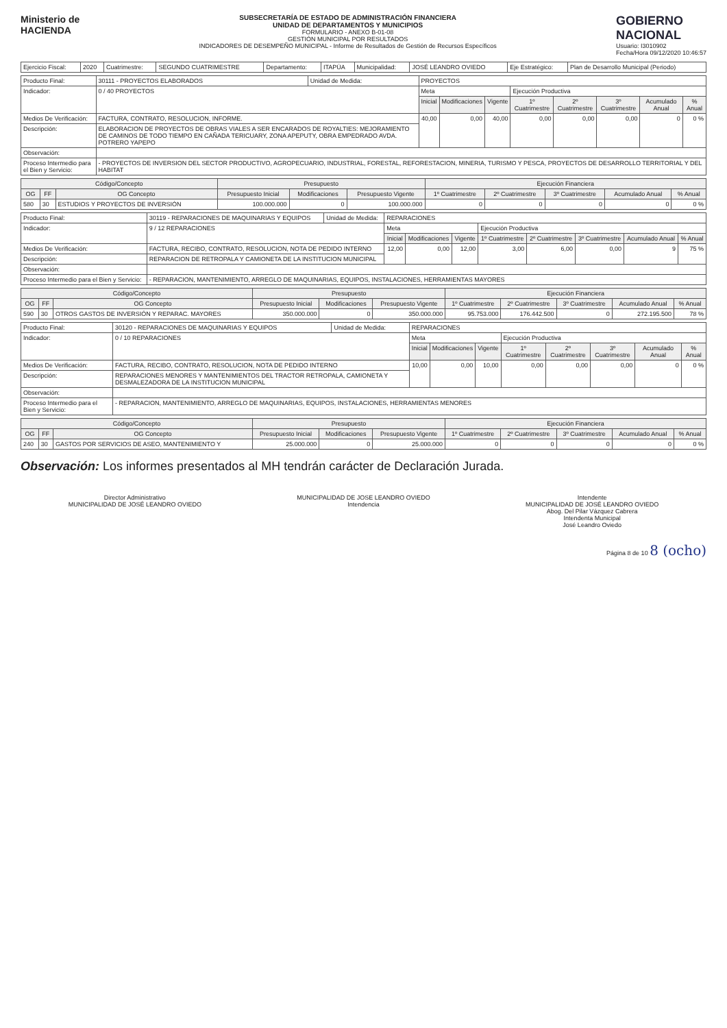Ministerio de
HACIENDA
SUBSECRETARÍA DE ESTADO DE ADMINISTRACIÓN FINANCIERA
UNIDAD DE DEPARTAMENTOS Y MUNICIPIOS
FORMULARIO - ANEXO B-01-08
GESTIÓN MUNICIPAL POR RESULTADOS
INDICADORES DE DESEMPEÑO MUNICIPAL - Informe de Resultados de Gestión de Recursos Específicos
GOBIERNO
NACIONAL
Usuario: I3010902
Fecha/Hora 09/12/2020 10:46:57
| Ejercicio Fiscal: | 2020 | Cuatrimestre: | SEGUNDO CUATRIMESTRE | Departamento: | ITAPÚA | Municipalidad: | JOSÉ LEANDRO OVIEDO | Eje Estratégico: | Plan de Desarrollo Municipal (Periodo) |
| Producto Final: | 30111 - PROYECTOS ELABORADOS | Unidad de Medida: | PROYECTOS | | | | | | | |
| Indicador: | 0 / 40 PROYECTOS | | Meta | | | Ejecución Productiva | | | | |
| | | | Inicial | Modificaciones | Vigente | 1º Cuatrimestre | 2º Cuatrimestre | 3º Cuatrimestre | Acumulado Anual | % Anual |
| Medios De Verificación: | FACTURA, CONTRATO, RESOLUCION, INFORME. | | 40,00 | 0,00 | 40,00 | 0,00 | 0,00 | 0,00 | 0 | 0 % |
| Descripción: | ELABORACION DE PROYECTOS DE OBRAS VIALES A SER ENCARADOS DE ROYALTIES: MEJORAMIENTO DE CAMINOS DE TODO TIEMPO EN CAÑADA TERICUARY, ZONA APEPUTY, OBRA EMPEDRADO AVDA. POTRERO YAPEPO | | | | | | | | | |
| Observación: | | | | | | | | | | |
| Proceso Intermedio para el Bien y Servicio: | - PROYECTOS DE INVERSION DEL SECTOR PRODUCTIVO, AGROPECUARIO, INDUSTRIAL, FORESTAL, REFORESTACION, MINERIA, TURISMO Y PESCA, PROYECTOS DE DESARROLLO TERRITORIAL Y DEL HABITAT | | | | | | | | | |
| Código/Concepto | | | Presupuesto | | | Ejecución Financiera | | | | |
| --- | --- | --- | --- | --- | --- | --- | --- | --- | --- | --- |
| OG | FF | OG Concepto | Presupuesto Inicial | Modificaciones | Presupuesto Vigente | 1º Cuatrimestre | 2º Cuatrimestre | 3º Cuatrimestre | Acumulado Anual | % Anual |
| 580 | 30 | ESTUDIOS Y PROYECTOS DE INVERSIÓN | 100.000.000 | 0 | 100.000.000 | 0 | 0 | 0 | 0 | 0 % |
| Producto Final: | 30119 - REPARACIONES DE MAQUINARIAS Y EQUIPOS | Unidad de Medida: | REPARACIONES | | | | | | | |
| Indicador: | 9 / 12 REPARACIONES | | Meta | | | Ejecución Productiva | | | | |
| | | | Inicial | Modificaciones | Vigente | 1º Cuatrimestre | 2º Cuatrimestre | 3º Cuatrimestre | Acumulado Anual | % Anual |
| Medios De Verificación: | FACTURA, RECIBO, CONTRATO, RESOLUCION, NOTA DE PEDIDO INTERNO | | 12,00 | 0,00 | 12,00 | 3,00 | 6,00 | 0,00 | 9 | 75 % |
| Descripción: | REPARACION DE RETROPALA Y CAMIONETA DE LA INSTITUCION MUNICIPAL | | | | | | | | | |
| Observación: | | | | | | | | | | |
| Proceso Intermedio para el Bien y Servicio: | - REPARACION, MANTENIMIENTO, ARREGLO DE MAQUINARIAS, EQUIPOS, INSTALACIONES, HERRAMIENTAS MAYORES | | | | | | | | | |
| Código/Concepto | | | Presupuesto | | | Ejecución Financiera | | | | |
| --- | --- | --- | --- | --- | --- | --- | --- | --- | --- | --- |
| OG | FF | OG Concepto | Presupuesto Inicial | Modificaciones | Presupuesto Vigente | 1º Cuatrimestre | 2º Cuatrimestre | 3º Cuatrimestre | Acumulado Anual | % Anual |
| 590 | 30 | OTROS GASTOS DE INVERSIÓN Y REPARAC. MAYORES | 350.000.000 | 0 | 350.000.000 | 95.753.000 | 176.442.500 | 0 | 272.195.500 | 78 % |
| Producto Final: | 30120 - REPARACIONES DE MAQUINARIAS Y EQUIPOS | Unidad de Medida: | REPARACIONES | | | | | | | |
| Indicador: | 0 / 10 REPARACIONES | | Meta | | | Ejecución Productiva | | | | |
| | | | Inicial | Modificaciones | Vigente | 1º Cuatrimestre | 2º Cuatrimestre | 3º Cuatrimestre | Acumulado Anual | % Anual |
| Medios De Verificación: | FACTURA, RECIBO, CONTRATO, RESOLUCION, NOTA DE PEDIDO INTERNO | | 10,00 | 0,00 | 10,00 | 0,00 | 0,00 | 0,00 | 0 | 0 % |
| Descripción: | REPARACIONES MENORES Y MANTENIMIENTOS DEL TRACTOR RETROPALA, CAMIONETA Y DESMALEZADORA DE LA INSTITUCION MUNICIPAL | | | | | | | | | |
| Observación: | | | | | | | | | | |
| Proceso Intermedio para el Bien y Servicio: | - REPARACION, MANTENIMIENTO, ARREGLO DE MAQUINARIAS, EQUIPOS, INSTALACIONES, HERRAMIENTAS MENORES | | | | | | | | | |
| Código/Concepto | | | Presupuesto | | | Ejecución Financiera | | | | |
| --- | --- | --- | --- | --- | --- | --- | --- | --- | --- | --- |
| OG | FF | OG Concepto | Presupuesto Inicial | Modificaciones | Presupuesto Vigente | 1º Cuatrimestre | 2º Cuatrimestre | 3º Cuatrimestre | Acumulado Anual | % Anual |
| 240 | 30 | GASTOS POR SERVICIOS DE ASEO, MANTENIMIENTO Y | 25.000.000 | 0 | 25.000.000 | 0 | 0 | 0 | 0 | 0 % |
Observación: Los informes presentados al MH tendrán carácter de Declaración Jurada.
Director Administrativo
MUNICIPALIDAD DE JOSÉ LEANDRO OVIEDO
MUNICIPALIDAD DE JOSE LEANDRO OVIEDO
Intendencia
Intendente
MUNICIPALIDAD DE JOSÉ LEANDRO OVIEDO
Abog. Del Pilar Vázquez Cabrera
Intendenta Municipal
José Leandro Oviedo
Página 8 de 10 8 (ocho)